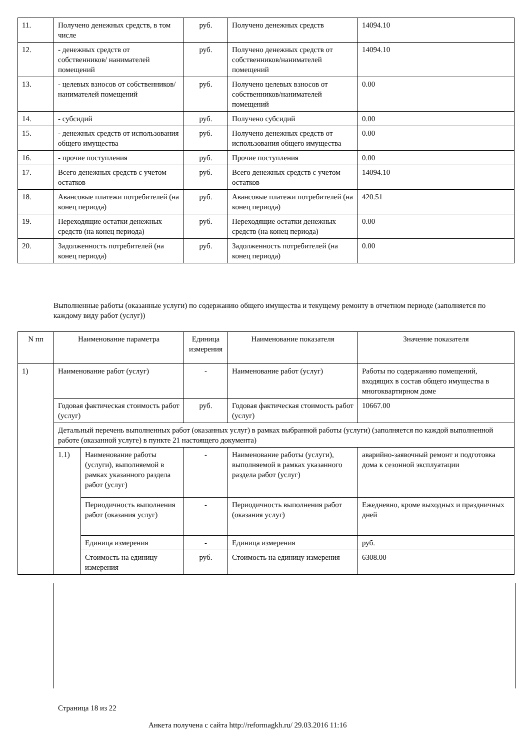| 11. | Получено денежных средств, в том числе | руб. | Получено денежных средств | 14094.10 |
| 12. | - денежных средств от собственников/ нанимателей помещений | руб. | Получено денежных средств от собственников/нанимателей помещений | 14094.10 |
| 13. | - целевых взносов от собственников/ нанимателей помещений | руб. | Получено целевых взносов от собственников/нанимателей помещений | 0.00 |
| 14. | - субсидий | руб. | Получено субсидий | 0.00 |
| 15. | - денежных средств от использования общего имущества | руб. | Получено денежных средств от использования общего имущества | 0.00 |
| 16. | - прочие поступления | руб. | Прочие поступления | 0.00 |
| 17. | Всего денежных средств с учетом остатков | руб. | Всего денежных средств с учетом остатков | 14094.10 |
| 18. | Авансовые платежи потребителей (на конец периода) | руб. | Авансовые платежи потребителей (на конец периода) | 420.51 |
| 19. | Переходящие остатки денежных средств (на конец периода) | руб. | Переходящие остатки денежных средств (на конец периода) | 0.00 |
| 20. | Задолженность потребителей (на конец периода) | руб. | Задолженность потребителей (на конец периода) | 0.00 |
Выполненные работы (оказанные услуги) по содержанию общего имущества и текущему ремонту в отчетном периоде (заполняется по каждому виду работ (услуг))
| N пп | Наименование параметра | | Единица измерения | Наименование показателя | Значение показателя |
| --- | --- | --- | --- | --- | --- |
| 1) | Наименование работ (услуг) | | - | Наименование работ (услуг) | Работы по содержанию помещений, входящих в состав общего имущества в многоквартирном доме |
| | Годовая фактическая стоимость работ (услуг) | | руб. | Годовая фактическая стоимость работ (услуг) | 10667.00 |
| | Детальный перечень выполненных работ (оказанных услуг) в рамках выбранной работы (услуги) (заполняется по каждой выполненной работе (оказанной услуге) в пункте 21 настоящего документа) | | | | |
| | 1.1) | Наименование работы (услуги), выполняемой в рамках указанного раздела работ (услуг) | - | Наименование работы (услуги), выполняемой в рамках указанного раздела работ (услуг) | аварийно-заявочный ремонт и подготовка дома к сезонной эксплуатации |
| | | Периодичность выполнения работ (оказания услуг) | - | Периодичность выполнения работ (оказания услуг) | Ежедневно, кроме выходных и праздничных дней |
| | | Единица измерения | - | Единица измерения | руб. |
| | | Стоимость на единицу измерения | руб. | Стоимость на единицу измерения | 6308.00 |
Страница 18 из 22
Анкета получена с сайта http://reformagkh.ru/ 29.03.2016 11:16